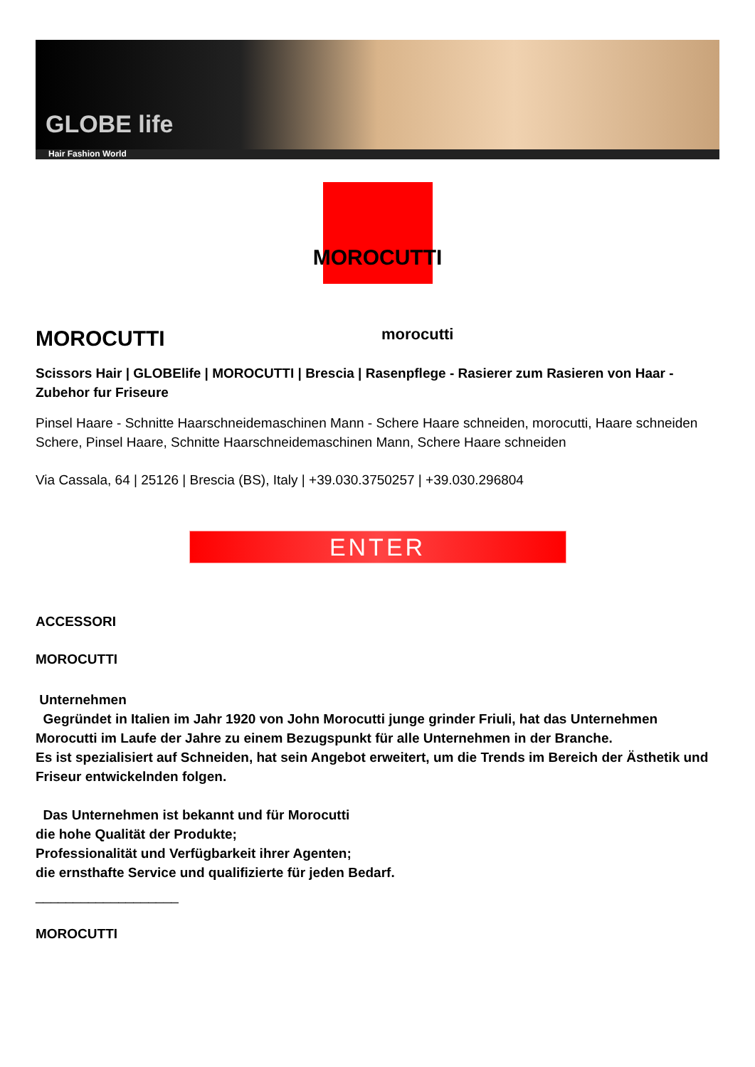GLOBE life
Hair Fashion World
MOROCUTTI
MOROCUTTI
morocutti
Scissors Hair | GLOBElife | MOROCUTTI | Brescia | Rasenpflege - Rasierer zum Rasieren von Haar - Zubehor fur Friseure
Pinsel Haare - Schnitte Haarschneidemaschinen Mann - Schere Haare schneiden, morocutti, Haare schneiden Schere, Pinsel Haare, Schnitte Haarschneidemaschinen Mann, Schere Haare schneiden
Via Cassala, 64 | 25126 | Brescia (BS), Italy | +39.030.3750257 | +39.030.296804
ENTER
ACCESSORI
MOROCUTTI
Unternehmen
Gegründet in Italien im Jahr 1920 von John Morocutti junge grinder Friuli, hat das Unternehmen Morocutti im Laufe der Jahre zu einem Bezugspunkt für alle Unternehmen in der Branche.
Es ist spezialisiert auf Schneiden, hat sein Angebot erweitert, um die Trends im Bereich der Ästhetik und Friseur entwickelnden folgen.
Das Unternehmen ist bekannt und für Morocutti
die hohe Qualität der Produkte;
Professionalität und Verfügbarkeit ihrer Agenten;
die ernsthafte Service und qualifizierte für jeden Bedarf.
___________________
MOROCUTTI